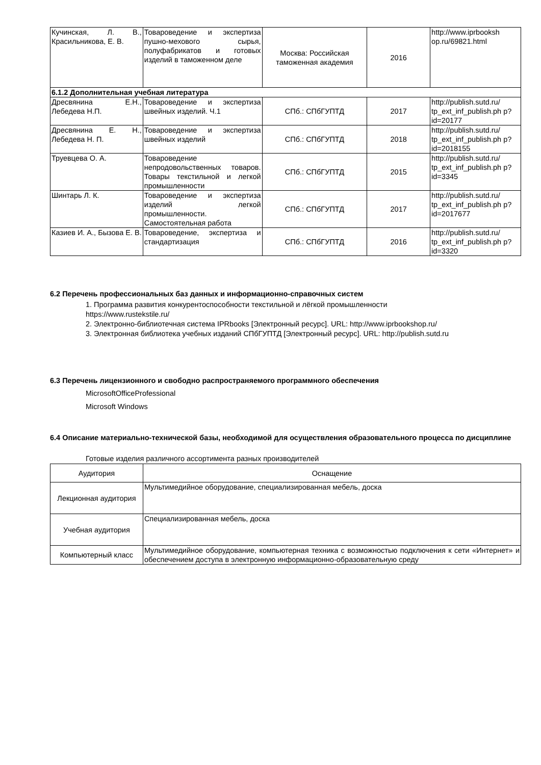| Кучинская, Л. В., Красильникова, Е. В. | Товароведение и экспертиза пушно-мехового сырья, полуфабрикатов и готовых изделий в таможенном деле | Москва: Российская таможенная академия | 2016 | http://www.iprbooksh op.ru/69821.html |
| 6.1.2 Дополнительная учебная литература | | | | |
| Дресвянина Е.Н., Лебедева Н.П. | Товароведение и экспертиза швейных изделий. Ч.1 | СПб.: СПбГУПТД | 2017 | http://publish.sutd.ru/ tp_ext_inf_publish.ph p?id=20177 |
| Дресвянина Е. Н., Лебедева Н. П. | Товароведение и экспертиза швейных изделий | СПб.: СПбГУПТД | 2018 | http://publish.sutd.ru/ tp_ext_inf_publish.ph p?id=2018155 |
| Труевцева О. А. | Товароведение непродовольственных товаров. Товары текстильной и легкой промышленности | СПб.: СПбГУПТД | 2015 | http://publish.sutd.ru/ tp_ext_inf_publish.ph p?id=3345 |
| Шинтарь Л. К. | Товароведение и экспертиза изделий легкой промышленности. Самостоятельная работа | СПб.: СПбГУПТД | 2017 | http://publish.sutd.ru/ tp_ext_inf_publish.ph p?id=2017677 |
| Казиев И. А., Бызова Е. В. | Товароведение, экспертиза и стандартизация | СПб.: СПбГУПТД | 2016 | http://publish.sutd.ru/ tp_ext_inf_publish.ph p?id=3320 |
6.2 Перечень профессиональных баз данных и информационно-справочных систем
1. Программа развития конкурентоспособности текстильной и лёгкой промышленности
https://www.rustekstile.ru/
2. Электронно-библиотечная система IPRbooks [Электронный ресурс]. URL: http://www.iprbookshop.ru/
3. Электронная библиотека учебных изданий СПбГУПТД [Электронный ресурс]. URL: http://publish.sutd.ru
6.3 Перечень лицензионного и свободно распространяемого программного обеспечения
MicrosoftOfficeProfessional
Microsoft Windows
6.4 Описание материально-технической базы, необходимой для осуществления образовательного процесса по дисциплине
Готовые изделия различного ассортимента разных производителей
| Аудитория | Оснащение |
| --- | --- |
| Лекционная аудитория | Мультимедийное оборудование, специализированная мебель, доска |
| Учебная аудитория | Специализированная мебель, доска |
| Компьютерный класс | Мультимедийное оборудование, компьютерная техника с возможностью подключения к сети «Интернет» и обеспечением доступа в электронную информационно-образовательную среду |